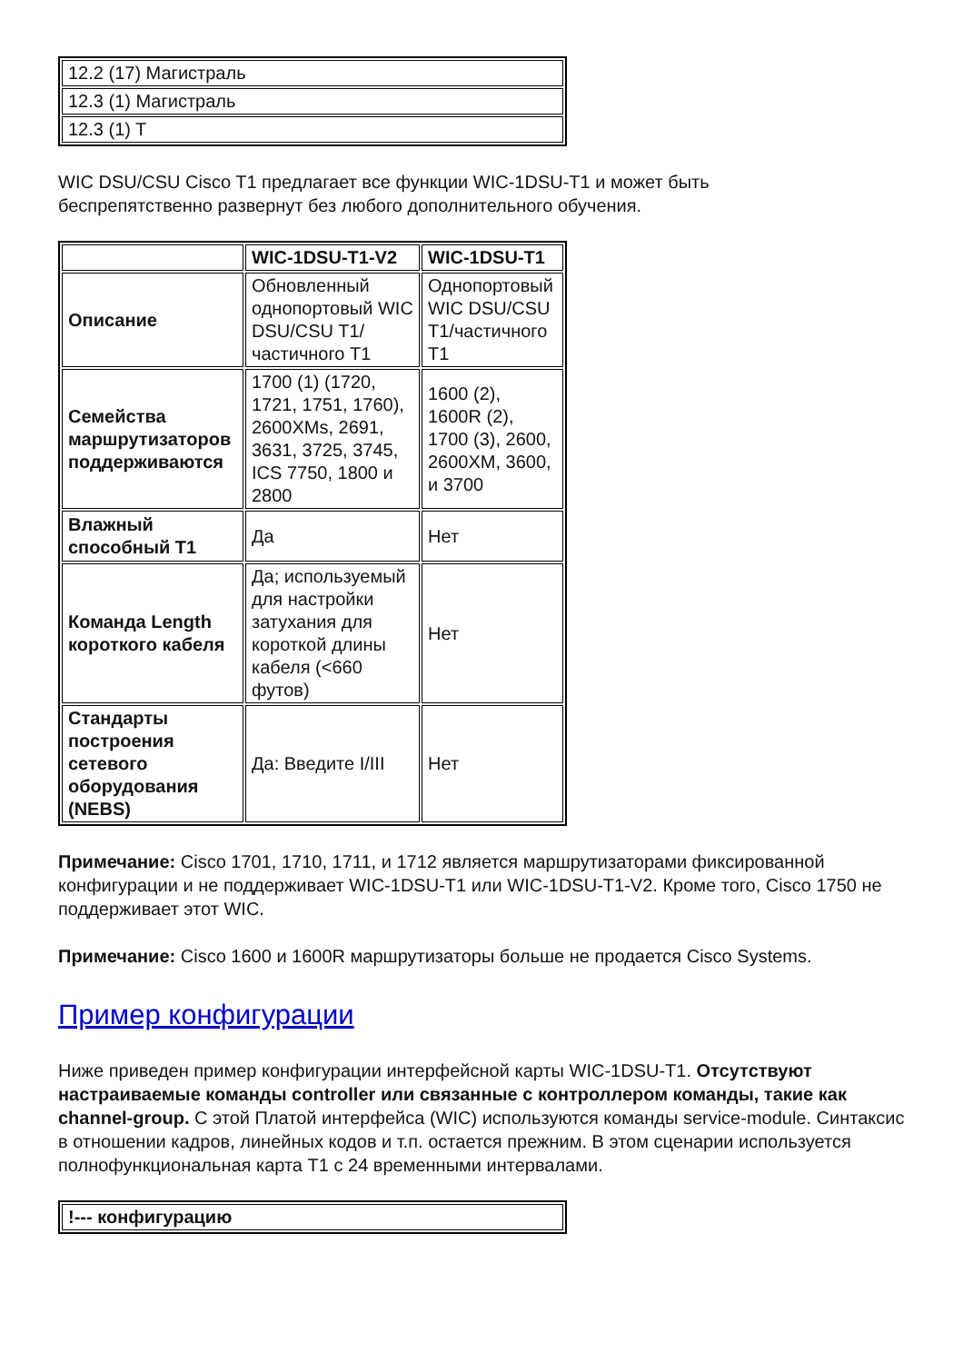| 12.2 (17) Магистраль |
| 12.3 (1) Магистраль |
| 12.3 (1) T |
WIC DSU/CSU Cisco T1 предлагает все функции WIC-1DSU-T1 и может быть
беспрепятственно развернут без любого дополнительного обучения.
| | WIC-1DSU-T1-V2 | WIC-1DSU-T1 |
| --- | --- | --- |
| Описание | Обновленный однопортовый WIC DSU/CSU T1/частичного T1 | Однопортовый WIC DSU/CSU T1/частичного T1 |
| Семейства маршрутизаторов поддерживаются | 1700 (1) (1720, 1721, 1751, 1760), 2600XMs, 2691, 3631, 3725, 3745, ICS 7750, 1800 и 2800 | 1600 (2), 1600R (2), 1700 (3), 2600, 2600XM, 3600, и 3700 |
| Влажный способный T1 | Да | Нет |
| Команда Length короткого кабеля | Да; используемый для настройки затухания для короткой длины кабеля (<660 футов) | Нет |
| Стандарты построения сетевого оборудования (NEBS) | Да: Введите I/III | Нет |
Примечание: Cisco 1701, 1710, 1711, и 1712 является маршрутизаторами фиксированной конфигурации и не поддерживает WIC-1DSU-T1 или WIC-1DSU-T1-V2. Кроме того, Cisco 1750 не поддерживает этот WIC.
Примечание: Cisco 1600 и 1600R маршрутизаторы больше не продается Cisco Systems.
Пример конфигурации
Ниже приведен пример конфигурации интерфейсной карты WIC-1DSU-T1. Отсутствуют настраиваемые команды controller или связанные с контроллером команды, такие как channel-group. С этой Платой интерфейса (WIC) используются команды service-module. Синтаксис в отношении кадров, линейных кодов и т.п. остается прежним. В этом сценарии используется полнофункциональная карта T1 с 24 временными интервалами.
| !--- конфигурацию |
| --- |